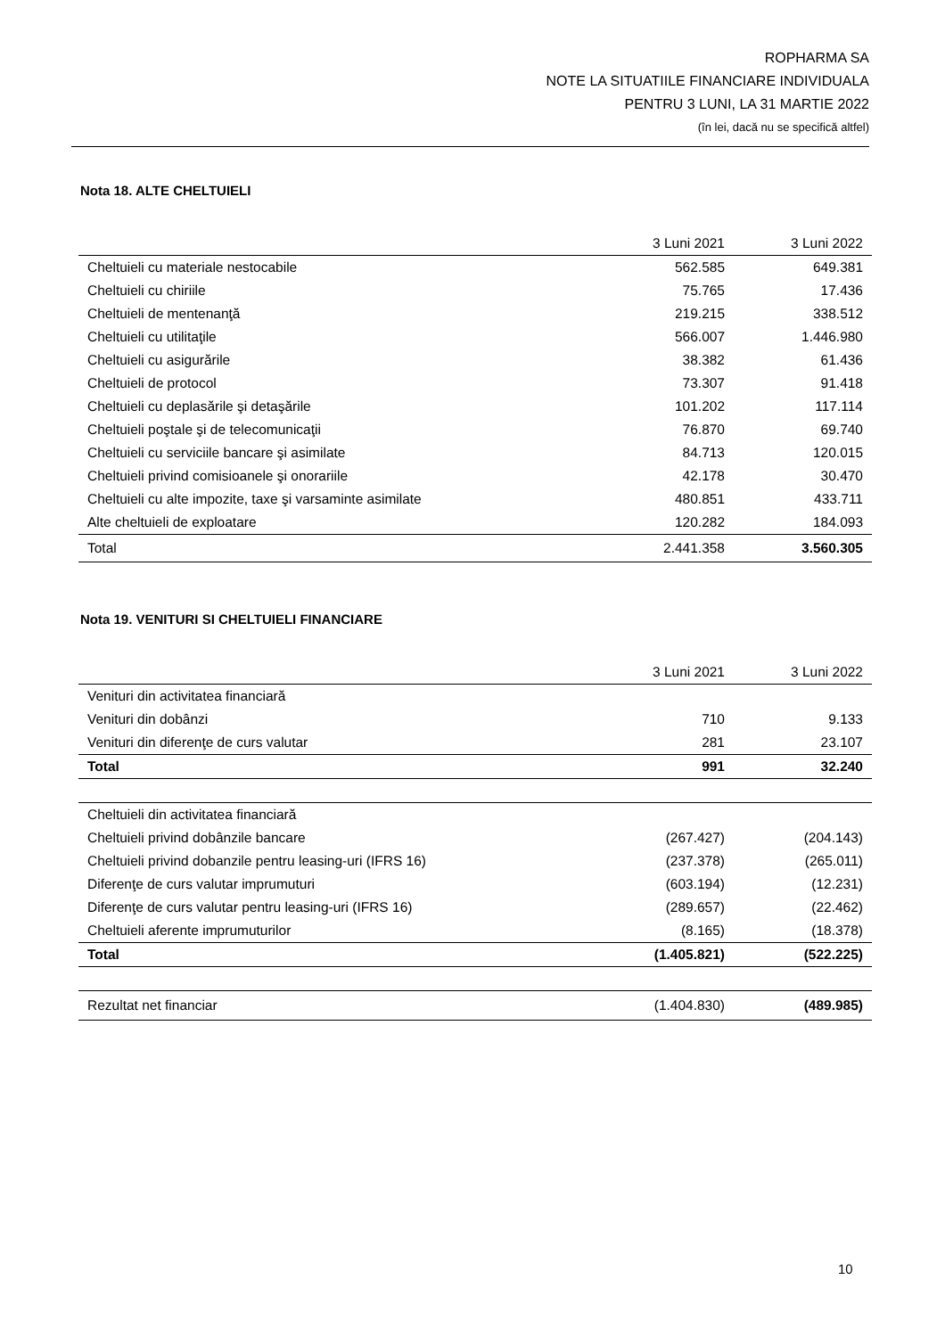ROPHARMA SA
NOTE LA SITUATIILE FINANCIARE INDIVIDUALA
PENTRU 3 LUNI, LA 31 MARTIE 2022
(în lei, dacă nu se specifică altfel)
Nota 18. ALTE CHELTUIELI
| | 3 Luni 2021 | 3 Luni 2022 |
| --- | --- | --- |
| Cheltuieli cu materiale nestocabile | 562.585 | 649.381 |
| Cheltuieli cu chiriile | 75.765 | 17.436 |
| Cheltuieli de mentenanţă | 219.215 | 338.512 |
| Cheltuieli cu utilitaţile | 566.007 | 1.446.980 |
| Cheltuieli cu asigurările | 38.382 | 61.436 |
| Cheltuieli de protocol | 73.307 | 91.418 |
| Cheltuieli cu deplasările şi detaşările | 101.202 | 117.114 |
| Cheltuieli poştale şi de telecomunicaţii | 76.870 | 69.740 |
| Cheltuieli cu serviciile bancare şi asimilate | 84.713 | 120.015 |
| Cheltuieli privind comisioanele şi onorariile | 42.178 | 30.470 |
| Cheltuieli cu alte impozite, taxe şi varsaminte asimilate | 480.851 | 433.711 |
| Alte cheltuieli de exploatare | 120.282 | 184.093 |
| Total | 2.441.358 | 3.560.305 |
Nota 19. VENITURI SI CHELTUIELI FINANCIARE
| | 3 Luni 2021 | 3 Luni 2022 |
| --- | --- | --- |
| Venituri din activitatea financiară | | |
| Venituri din dobânzi | 710 | 9.133 |
| Venituri din diferenţe de curs valutar | 281 | 23.107 |
| Total | 991 | 32.240 |
| Cheltuieli din activitatea financiară | | |
| Cheltuieli privind dobânzile bancare | (267.427) | (204.143) |
| Cheltuieli privind dobanzile pentru leasing-uri (IFRS 16) | (237.378) | (265.011) |
| Diferenţe de curs valutar imprumuturi | (603.194) | (12.231) |
| Diferenţe de curs valutar pentru leasing-uri (IFRS 16) | (289.657) | (22.462) |
| Cheltuieli aferente imprumuturilor | (8.165) | (18.378) |
| Total | (1.405.821) | (522.225) |
| Rezultat net financiar | (1.404.830) | (489.985) |
10